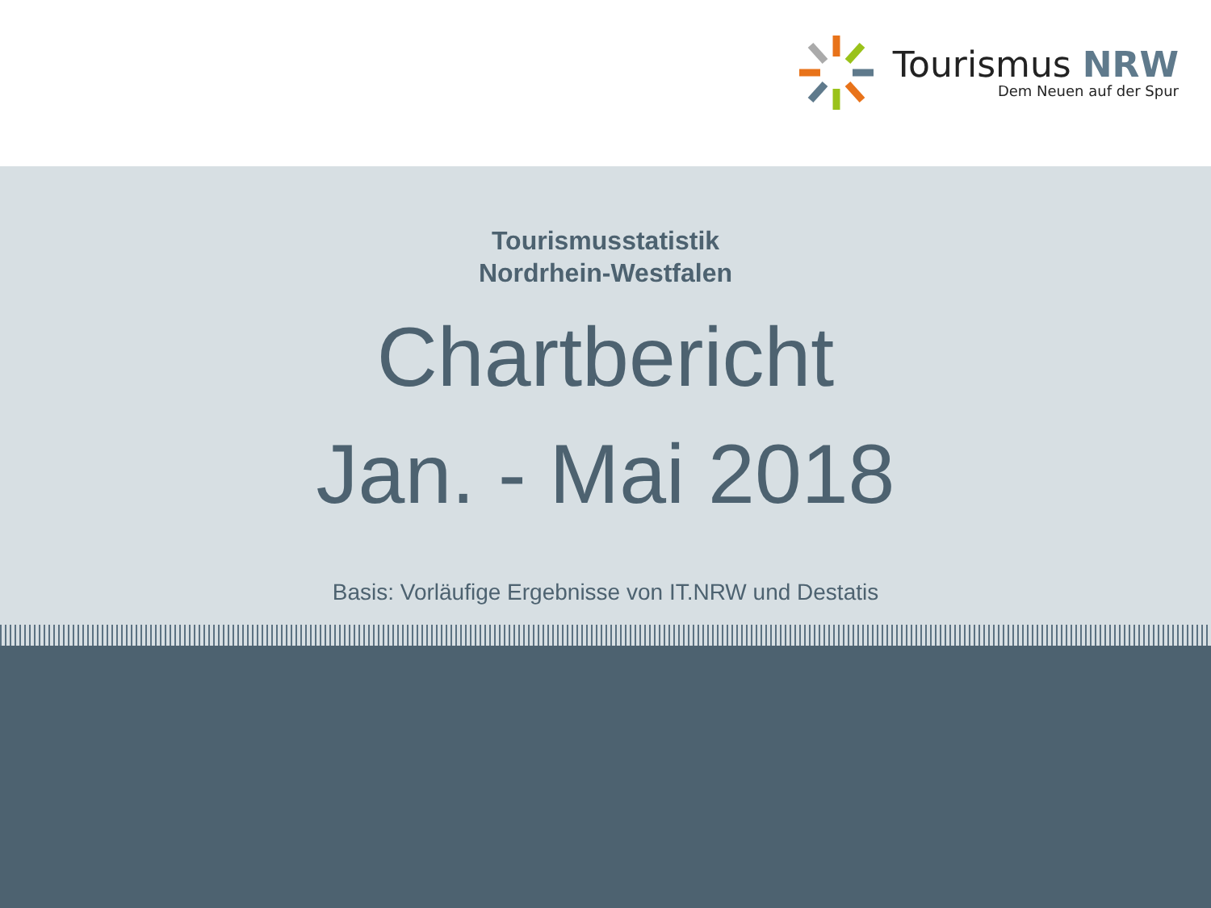Tourismus NRW
Dem Neuen auf der Spur
Tourismusstatistik
Nordrhein-Westfalen
Chartbericht
Jan. - Mai 2018
Basis: Vorläufige Ergebnisse von IT.NRW und Destatis